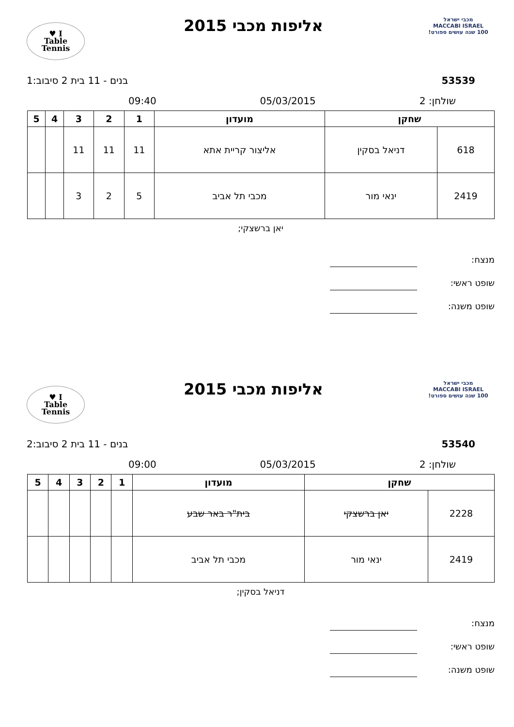מכבי ישראל
MACCABI ISRAEL
100 שנה עושים ספורט!
אליפות מכבי 2015
I ♥
Table
Tennis
53539 בנים - 11 בית 2 סיבוב:1
שולחן: 2 05/03/2015 09:40
| שחקן | | מועדון | 1 | 2 | 3 | 4 | 5 |
| --- | --- | --- | --- | --- | --- | --- | --- |
| 618 | דניאל בסקין | אליצור קריית אתא | 11 | 11 | 11 | | |
| 2419 | ינאי מור | מכבי תל אביב | 5 | 2 | 3 | | |
יאן ברשצקי;
מנצח:
שופט ראשי:
שופט משנה:
מכבי ישראל
MACCABI ISRAEL
100 שנה עושים ספורט!
אליפות מכבי 2015
I ♥
Table
Tennis
53540 בנים - 11 בית 2 סיבוב:2
שולחן: 2 05/03/2015 09:00
| שחקן | | מועדון | 1 | 2 | 3 | 4 | 5 |
| --- | --- | --- | --- | --- | --- | --- | --- |
| 2228 | יאן ברשצקי | בית"ר באר שבע | | | | | |
| 2419 | ינאי מור | מכבי תל אביב | | | | | |
דניאל בסקין;
מנצח:
שופט ראשי:
שופט משנה: